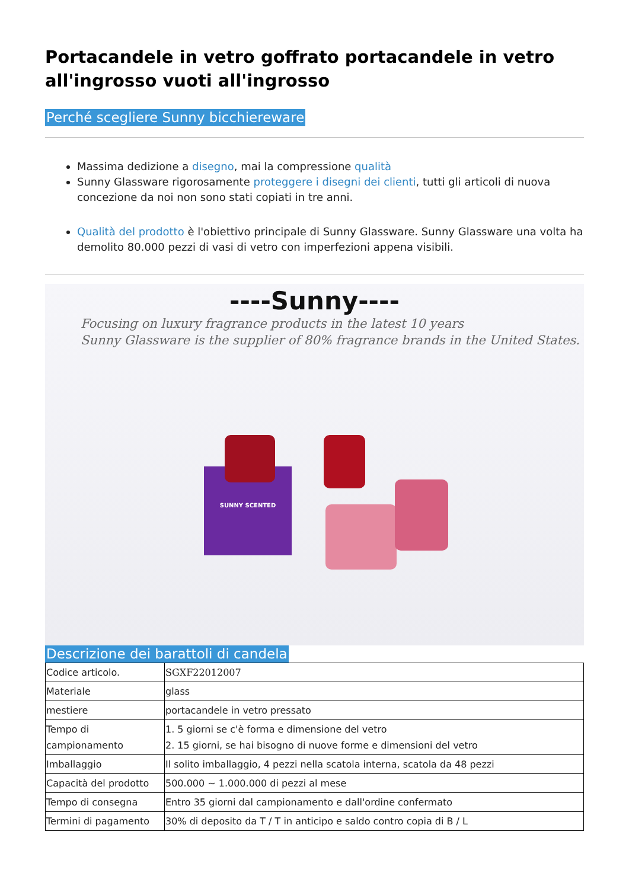Portacandele in vetro goffrato portacandele in vetro all'ingrosso vuoti all'ingrosso
Perché scegliere Sunny bicchiereware
Massima dedizione a disegno, mai la compressione qualità
Sunny Glassware rigorosamente proteggere i disegni dei clienti, tutti gli articoli di nuova concezione da noi non sono stati copiati in tre anni.
Qualità del prodotto è l'obiettivo principale di Sunny Glassware. Sunny Glassware una volta ha demolito 80.000 pezzi di vasi di vetro con imperfezioni appena visibili.
----Sunny----
Focusing on luxury fragrance products in the latest 10 years
Sunny Glassware is the supplier of 80% fragrance brands in the United States.
SUNNY SCENTED
Descrizione dei barattoli di candela
| Codice articolo. | SGXF22012007 |
| Materiale | glass |
| mestiere | portacandele in vetro pressato |
| Tempo di campionamento | 1. 5 giorni se c'è forma e dimensione del vetro 2. 15 giorni, se hai bisogno di nuove forme e dimensioni del vetro |
| Imballaggio | Il solito imballaggio, 4 pezzi nella scatola interna, scatola da 48 pezzi |
| Capacità del prodotto | 500.000 ~ 1.000.000 di pezzi al mese |
| Tempo di consegna | Entro 35 giorni dal campionamento e dall'ordine confermato |
| Termini di pagamento | 30% di deposito da T / T in anticipo e saldo contro copia di B / L |